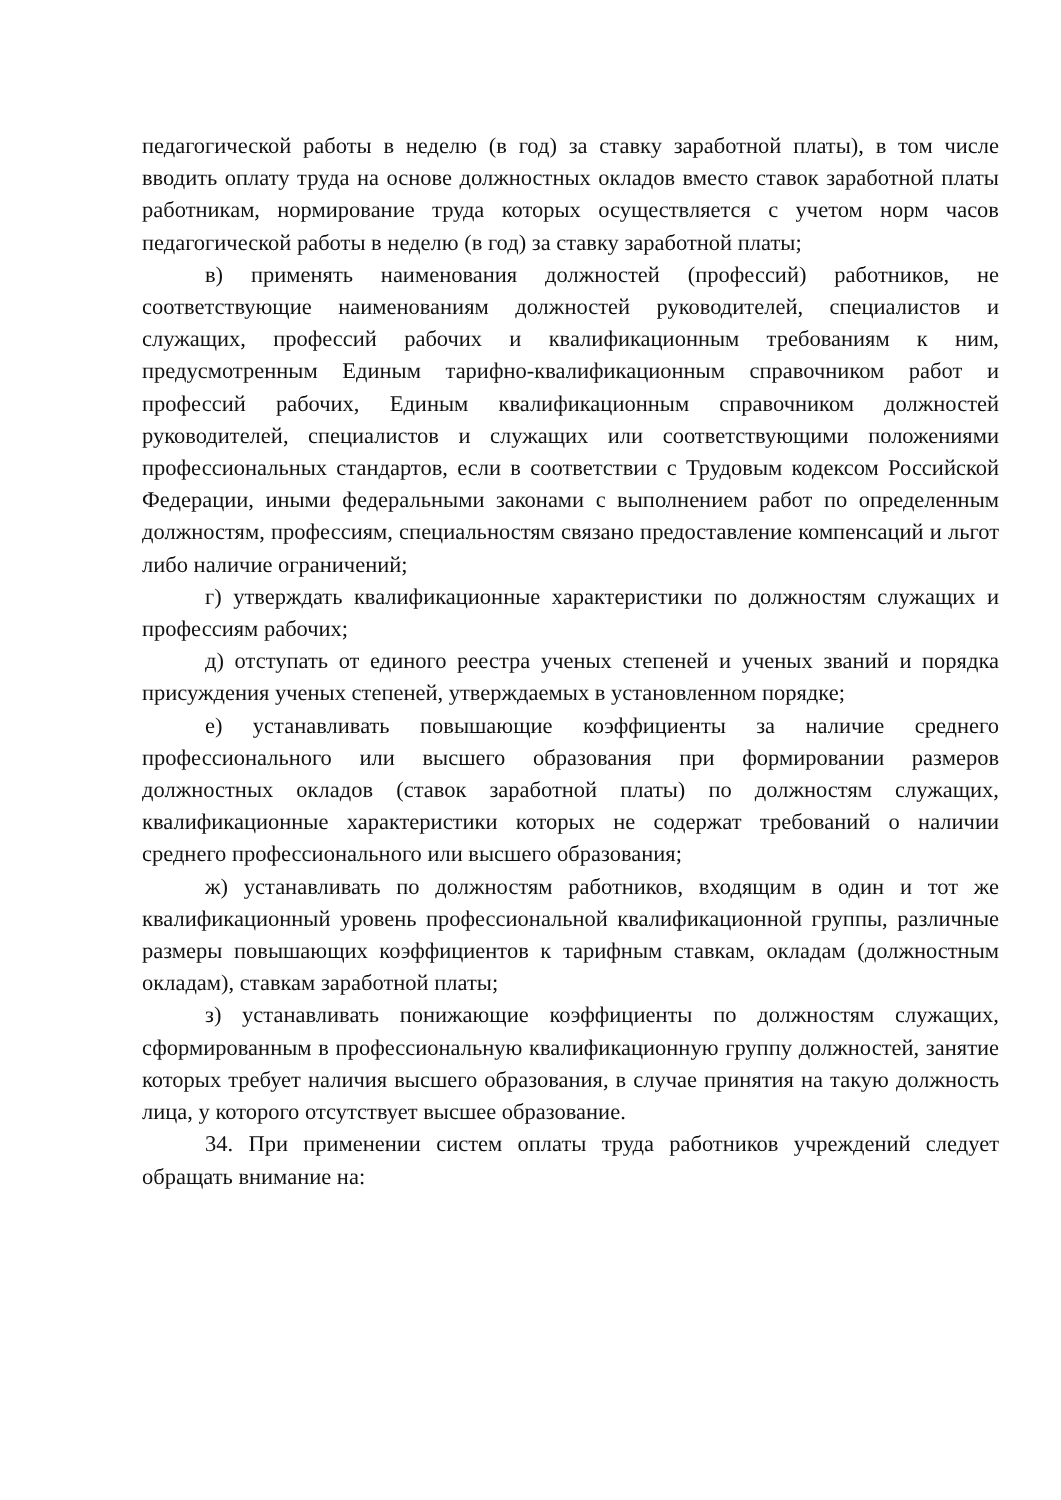педагогической работы в неделю (в год) за ставку заработной платы), в том числе вводить оплату труда на основе должностных окладов вместо ставок заработной платы работникам, нормирование труда которых осуществляется с учетом норм часов педагогической работы в неделю (в год) за ставку заработной платы;
в) применять наименования должностей (профессий) работников, не соответствующие наименованиям должностей руководителей, специалистов и служащих, профессий рабочих и квалификационным требованиям к ним, предусмотренным Единым тарифно-квалификационным справочником работ и профессий рабочих, Единым квалификационным справочником должностей руководителей, специалистов и служащих или соответствующими положениями профессиональных стандартов, если в соответствии с Трудовым кодексом Российской Федерации, иными федеральными законами с выполнением работ по определенным должностям, профессиям, специальностям связано предоставление компенсаций и льгот либо наличие ограничений;
г) утверждать квалификационные характеристики по должностям служащих и профессиям рабочих;
д) отступать от единого реестра ученых степеней и ученых званий и порядка присуждения ученых степеней, утверждаемых в установленном порядке;
е) устанавливать повышающие коэффициенты за наличие среднего профессионального или высшего образования при формировании размеров должностных окладов (ставок заработной платы) по должностям служащих, квалификационные характеристики которых не содержат требований о наличии среднего профессионального или высшего образования;
ж) устанавливать по должностям работников, входящим в один и тот же квалификационный уровень профессиональной квалификационной группы, различные размеры повышающих коэффициентов к тарифным ставкам, окладам (должностным окладам), ставкам заработной платы;
з) устанавливать понижающие коэффициенты по должностям служащих, сформированным в профессиональную квалификационную группу должностей, занятие которых требует наличия высшего образования, в случае принятия на такую должность лица, у которого отсутствует высшее образование.
34. При применении систем оплаты труда работников учреждений следует обращать внимание на: